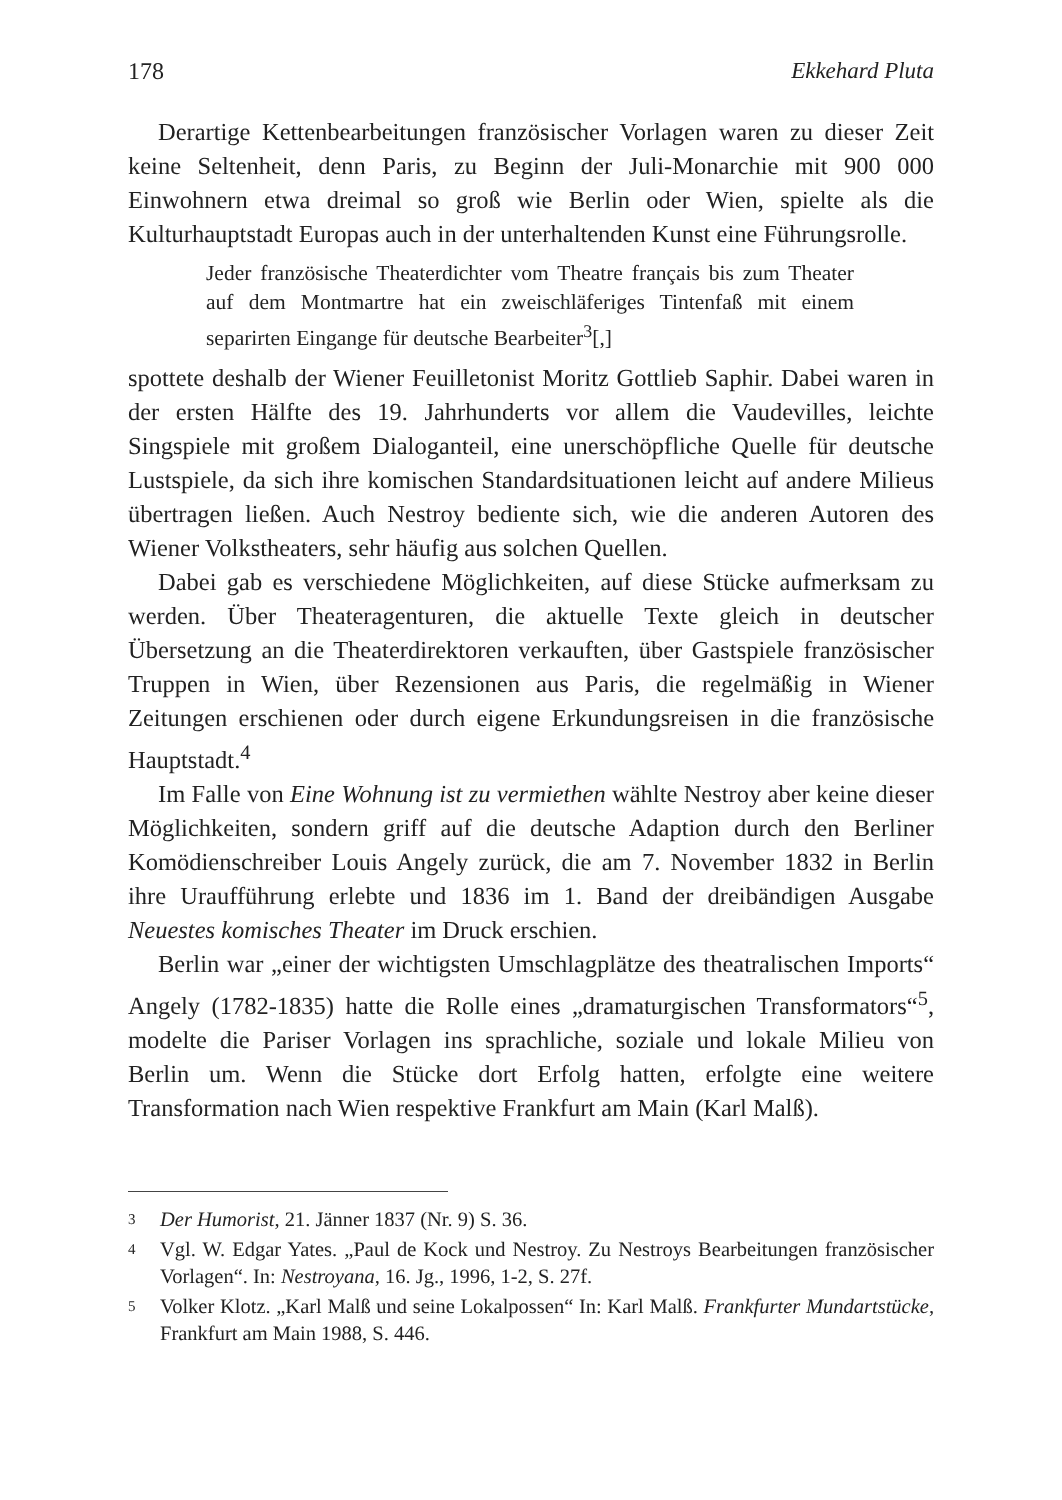178 Ekkehard Pluta
Derartige Kettenbearbeitungen französischer Vorlagen waren zu dieser Zeit keine Seltenheit, denn Paris, zu Beginn der Juli-Monarchie mit 900 000 Einwohnern etwa dreimal so groß wie Berlin oder Wien, spielte als die Kulturhauptstadt Europas auch in der unterhaltenden Kunst eine Führungsrolle.
Jeder französische Theaterdichter vom Theatre français bis zum Theater auf dem Montmartre hat ein zweischläferiges Tintenfaß mit einem separirten Eingange für deutsche Bearbeiter<sup>3</sup>[,]
spottete deshalb der Wiener Feuilletonist Moritz Gottlieb Saphir. Dabei waren in der ersten Hälfte des 19. Jahrhunderts vor allem die Vaudevilles, leichte Singspiele mit großem Dialoganteil, eine unerschöpfliche Quelle für deutsche Lustspiele, da sich ihre komischen Standardsituationen leicht auf andere Milieus übertragen ließen. Auch Nestroy bediente sich, wie die anderen Autoren des Wiener Volkstheaters, sehr häufig aus solchen Quellen.
Dabei gab es verschiedene Möglichkeiten, auf diese Stücke aufmerksam zu werden. Über Theateragenturen, die aktuelle Texte gleich in deutscher Übersetzung an die Theaterdirektoren verkauften, über Gastspiele französischer Truppen in Wien, über Rezensionen aus Paris, die regelmäßig in Wiener Zeitungen erschienen oder durch eigene Erkundungsreisen in die französische Hauptstadt.<sup>4</sup>
Im Falle von Eine Wohnung ist zu vermiethen wählte Nestroy aber keine dieser Möglichkeiten, sondern griff auf die deutsche Adaption durch den Berliner Komödienschreiber Louis Angely zurück, die am 7. November 1832 in Berlin ihre Uraufführung erlebte und 1836 im 1. Band der dreibändigen Ausgabe Neuestes komisches Theater im Druck erschien.
Berlin war „einer der wichtigsten Umschlagplätze des theatralischen Imports“ Angely (1782-1835) hatte die Rolle eines „dramaturgischen Transformators“<sup>5</sup>, modelte die Pariser Vorlagen ins sprachliche, soziale und lokale Milieu von Berlin um. Wenn die Stücke dort Erfolg hatten, erfolgte eine weitere Transformation nach Wien respektive Frankfurt am Main (Karl Malß).
3 Der Humorist, 21. Jänner 1837 (Nr. 9) S. 36.
4 Vgl. W. Edgar Yates. „Paul de Kock und Nestroy. Zu Nestroys Bearbeitungen französischer Vorlagen“. In: Nestroyana, 16. Jg., 1996, 1-2, S. 27f.
5 Volker Klotz. „Karl Malß und seine Lokalpossen“ In: Karl Malß. Frankfurter Mundartstücke, Frankfurt am Main 1988, S. 446.